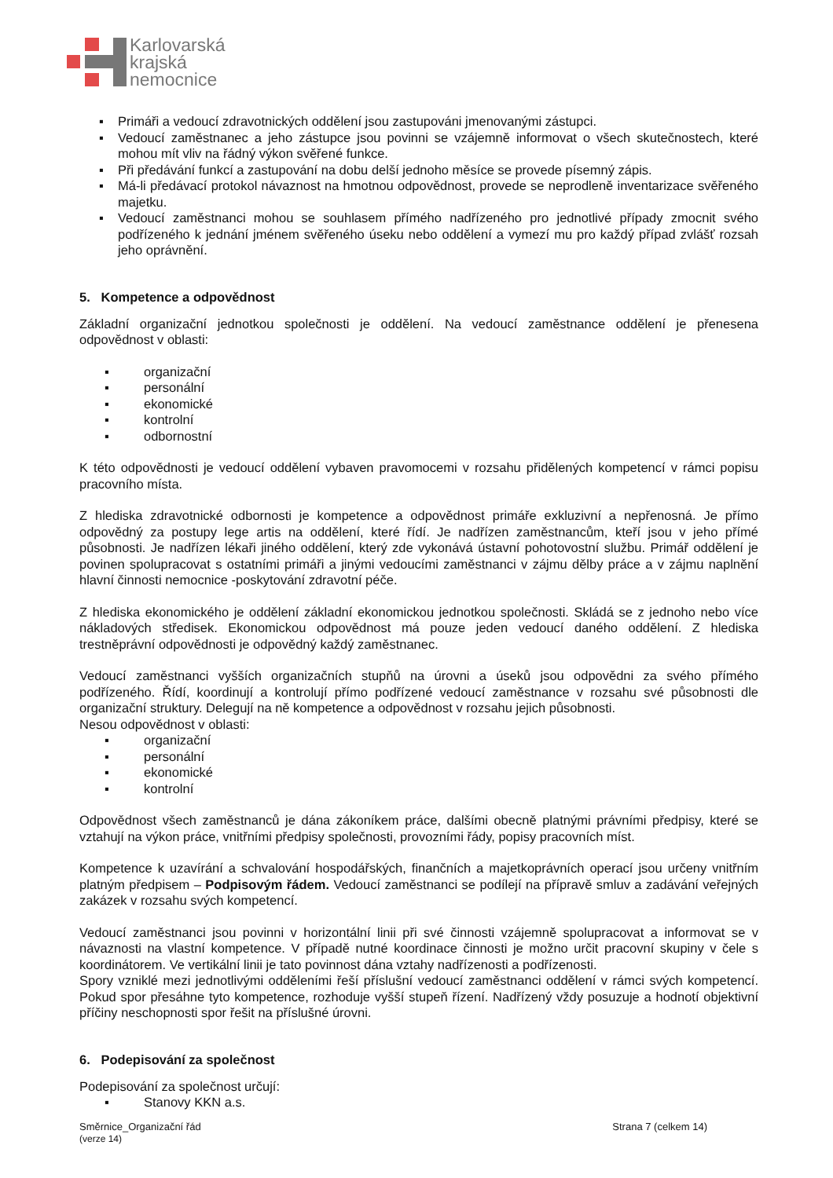Karlovarská
krajská
nemocnice
▪ Primáři a vedoucí zdravotnických oddělení jsou zastupováni jmenovanými zástupci.
▪ Vedoucí zaměstnanec a jeho zástupce jsou povinni se vzájemně informovat o všech skutečnostech, které mohou mít vliv na řádný výkon svěřené funkce.
▪ Při předávání funkcí a zastupování na dobu delší jednoho měsíce se provede písemný zápis.
▪ Má-li předávací protokol návaznost na hmotnou odpovědnost, provede se neprodleně inventarizace svěřeného majetku.
▪ Vedoucí zaměstnanci mohou se souhlasem přímého nadřízeného pro jednotlivé případy zmocnit svého podřízeného k jednání jménem svěřeného úseku nebo oddělení a vymezí mu pro každý případ zvlášť rozsah jeho oprávnění.
5. Kompetence a odpovědnost
Základní organizační jednotkou společnosti je oddělení. Na vedoucí zaměstnance oddělení je přenesena odpovědnost v oblasti:
▪ organizační
▪ personální
▪ ekonomické
▪ kontrolní
▪ odbornostní
K této odpovědnosti je vedoucí oddělení vybaven pravomocemi v rozsahu přidělených kompetencí v rámci popisu pracovního místa.
Z hlediska zdravotnické odbornosti je kompetence a odpovědnost primáře exkluzivní a nepřenosná. Je přímo odpovědný za postupy lege artis na oddělení, které řídí. Je nadřízen zaměstnancům, kteří jsou v jeho přímé působnosti. Je nadřízen lékaři jiného oddělení, který zde vykonává ústavní pohotovostní službu. Primář oddělení je povinen spolupracovat s ostatními primáři a jinými vedoucími zaměstnanci v zájmu dělby práce a v zájmu naplnění hlavní činnosti nemocnice -poskytování zdravotní péče.
Z hlediska ekonomického je oddělení základní ekonomickou jednotkou společnosti. Skládá se z jednoho nebo více nákladových středisek. Ekonomickou odpovědnost má pouze jeden vedoucí daného oddělení. Z hlediska trestněprávní odpovědnosti je odpovědný každý zaměstnanec.
Vedoucí zaměstnanci vyšších organizačních stupňů na úrovni a úseků jsou odpovědni za svého přímého podřízeného. Řídí, koordinují a kontrolují přímo podřízené vedoucí zaměstnance v rozsahu své působnosti dle organizační struktury. Delegují na ně kompetence a odpovědnost v rozsahu jejich působnosti.
Nesou odpovědnost v oblasti:
▪ organizační
▪ personální
▪ ekonomické
▪ kontrolní
Odpovědnost všech zaměstnanců je dána zákoníkem práce, dalšími obecně platnými právními předpisy, které se vztahují na výkon práce, vnitřními předpisy společnosti, provozními řády, popisy pracovních míst.
Kompetence k uzavírání a schvalování hospodářských, finančních a majetkoprávních operací jsou určeny vnitřním platným předpisem – Podpisovým řádem. Vedoucí zaměstnanci se podílejí na přípravě smluv a zadávání veřejných zakázek v rozsahu svých kompetencí.
Vedoucí zaměstnanci jsou povinni v horizontální linii při své činnosti vzájemně spolupracovat a informovat se v návaznosti na vlastní kompetence. V případě nutné koordinace činnosti je možno určit pracovní skupiny v čele s koordinátorem. Ve vertikální linii je tato povinnost dána vztahy nadřízenosti a podřízenosti.
Spory vzniklé mezi jednotlivými odděleními řeší příslušní vedoucí zaměstnanci oddělení v rámci svých kompetencí. Pokud spor přesáhne tyto kompetence, rozhoduje vyšší stupeň řízení. Nadřízený vždy posuzuje a hodnotí objektivní příčiny neschopnosti spor řešit na příslušné úrovni.
6. Podepisování za společnost
Podepisování za společnost určují:
▪ Stanovy KKN a.s.
Směrnice_Organizační řád
(verze 14)
Strana 7 (celkem 14)